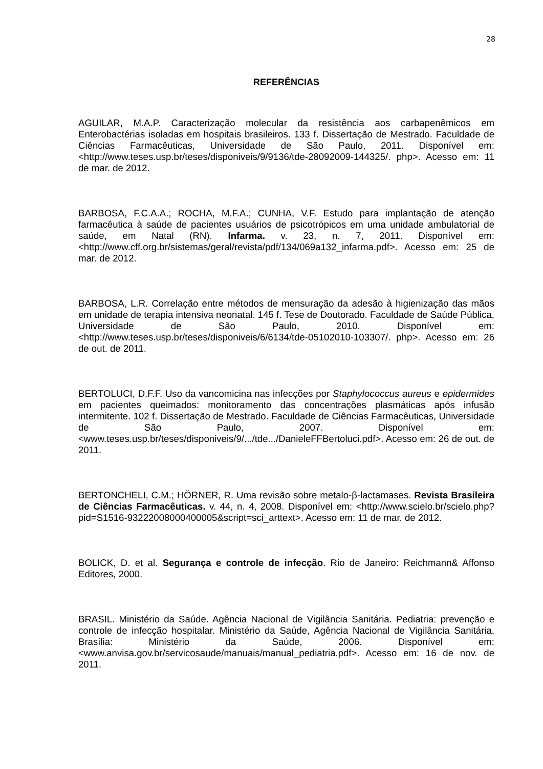28
REFERÊNCIAS
AGUILAR, M.A.P. Caracterização molecular da resistência aos carbapenêmicos em Enterobactérias isoladas em hospitais brasileiros. 133 f. Dissertação de Mestrado. Faculdade de Ciências Farmacêuticas, Universidade de São Paulo, 2011. Disponível em: <http://www.teses.usp.br/teses/disponiveis/9/9136/tde-28092009-144325/. php>. Acesso em: 11 de mar. de 2012.
BARBOSA, F.C.A.A.; ROCHA, M.F.A.; CUNHA, V.F. Estudo para implantação de atenção farmacêutica à saúde de pacientes usuários de psicotrópicos em uma unidade ambulatorial de saúde, em Natal (RN). Infarma. v. 23, n. 7, 2011. Disponível em: <http://www.cff.org.br/sistemas/geral/revista/pdf/134/069a132_infarma.pdf>. Acesso em: 25 de mar. de 2012.
BARBOSA, L.R. Correlação entre métodos de mensuração da adesão à higienização das mãos em unidade de terapia intensiva neonatal. 145 f. Tese de Doutorado. Faculdade de Saúde Pública, Universidade de São Paulo, 2010. Disponível em: <http://www.teses.usp.br/teses/disponiveis/6/6134/tde-05102010-103307/. php>. Acesso em: 26 de out. de 2011.
BERTOLUCI, D.F.F. Uso da vancomicina nas infecções por Staphylococcus aureus e epidermides em pacientes queimados: monitoramento das concentrações plasmáticas após infusão intermitente. 102 f. Dissertação de Mestrado. Faculdade de Ciências Farmacêuticas, Universidade de São Paulo, 2007. Disponível em: <www.teses.usp.br/teses/disponiveis/9/.../tde.../DanieleFFBertoluci.pdf>. Acesso em: 26 de out. de 2011.
BERTONCHELI, C.M.; HÖRNER, R. Uma revisão sobre metalo-β-lactamases. Revista Brasileira de Ciências Farmacêuticas. v. 44, n. 4, 2008. Disponível em: <http://www.scielo.br/scielo.php?pid=S1516-93222008000400005&script=sci_arttext>. Acesso em: 11 de mar. de 2012.
BOLICK, D. et al. Segurança e controle de infecção. Rio de Janeiro: Reichmann& Affonso Editores, 2000.
BRASIL. Ministério da Saúde. Agência Nacional de Vigilância Sanitária. Pediatria: prevenção e controle de infecção hospitalar. Ministério da Saúde, Agência Nacional de Vigilância Sanitária, Brasília: Ministério da Saúde, 2006. Disponível em: <www.anvisa.gov.br/servicosaude/manuais/manual_pediatria.pdf>. Acesso em: 16 de nov. de 2011.